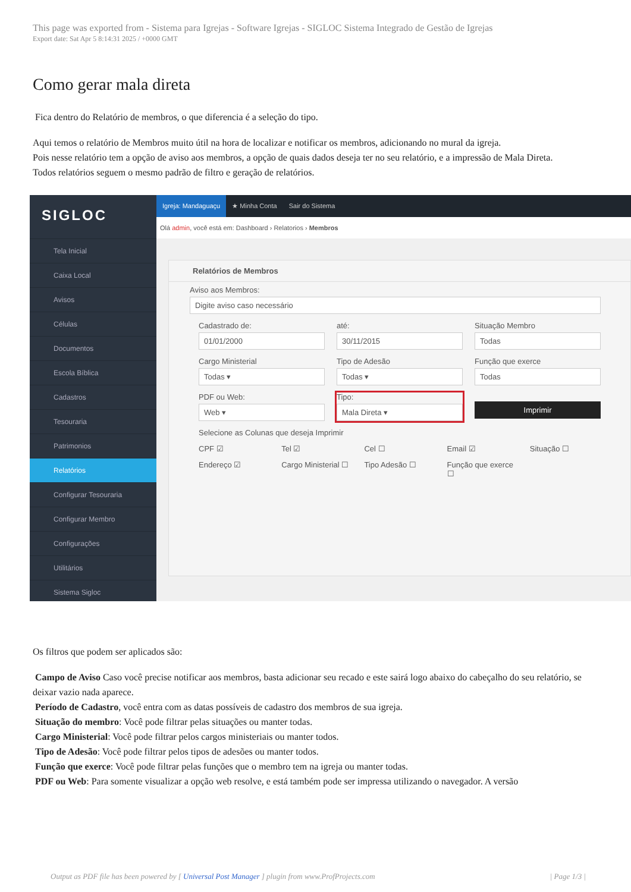This page was exported from - Sistema para Igrejas - Software Igrejas - SIGLOC Sistema Integrado de Gestão de Igrejas
Export date: Sat Apr 5 8:14:31 2025 / +0000 GMT
Como gerar mala direta
Fica dentro do Relatório de membros, o que diferencia é a seleção do tipo.
Aqui temos o relatório de Membros muito útil na hora de localizar e notificar os membros, adicionando no mural da igreja.
Pois nesse relatório tem a opção de aviso aos membros, a opção de quais dados deseja ter no seu relatório, e a impressão de Mala Direta.
Todos relatórios seguem o mesmo padrão de filtro e geração de relatórios.
SIGLOC
Tela Inicial
Caixa Local
Avisos
Células
Documentos
Escola Bíblica
Cadastros
Tesouraria
Patrimonios
Relatórios
Configurar Tesouraria
Configurar Membro
Configurações
Utilitários
Sistema Sigloc
Igreja: Mandaguaçu ★ Minha Conta Sair do Sistema
Olá admin, você está em: Dashboard › Relatorios › Membros
Relatórios de Membros
Aviso aos Membros:
Digite aviso caso necessário
Cadastrado de:
01/01/2000
até:
30/11/2015
Situação Membro
Todas
Cargo Ministerial
Todas ▾
Tipo de Adesão
Todas ▾
Função que exerce
Todas
PDF ou Web:
Web ▾
Tipo:
Mala Direta ▾
Imprimir
Selecione as Colunas que deseja Imprimir
CPF ☑ Tel ☑ Cel ☐ Email ☑ Situação ☐
Endereço ☑ Cargo Ministerial ☐ Tipo Adesão ☐ Função que exerce ☐
Os filtros que podem ser aplicados são:
Campo de Aviso Caso você precise notificar aos membros, basta adicionar seu recado e este sairá logo abaixo do cabeçalho do seu relatório, se deixar vazio nada aparece.
Período de Cadastro, você entra com as datas possíveis de cadastro dos membros de sua igreja.
Situação do membro: Você pode filtrar pelas situações ou manter todas.
Cargo Ministerial: Você pode filtrar pelos cargos ministeriais ou manter todos.
Tipo de Adesão: Você pode filtrar pelos tipos de adesões ou manter todos.
Função que exerce: Você pode filtrar pelas funções que o membro tem na igreja ou manter todas.
PDF ou Web: Para somente visualizar a opção web resolve, e está também pode ser impressa utilizando o navegador. A versão
Output as PDF file has been powered by [ Universal Post Manager ] plugin from www.ProfProjects.com | Page 1/3 |